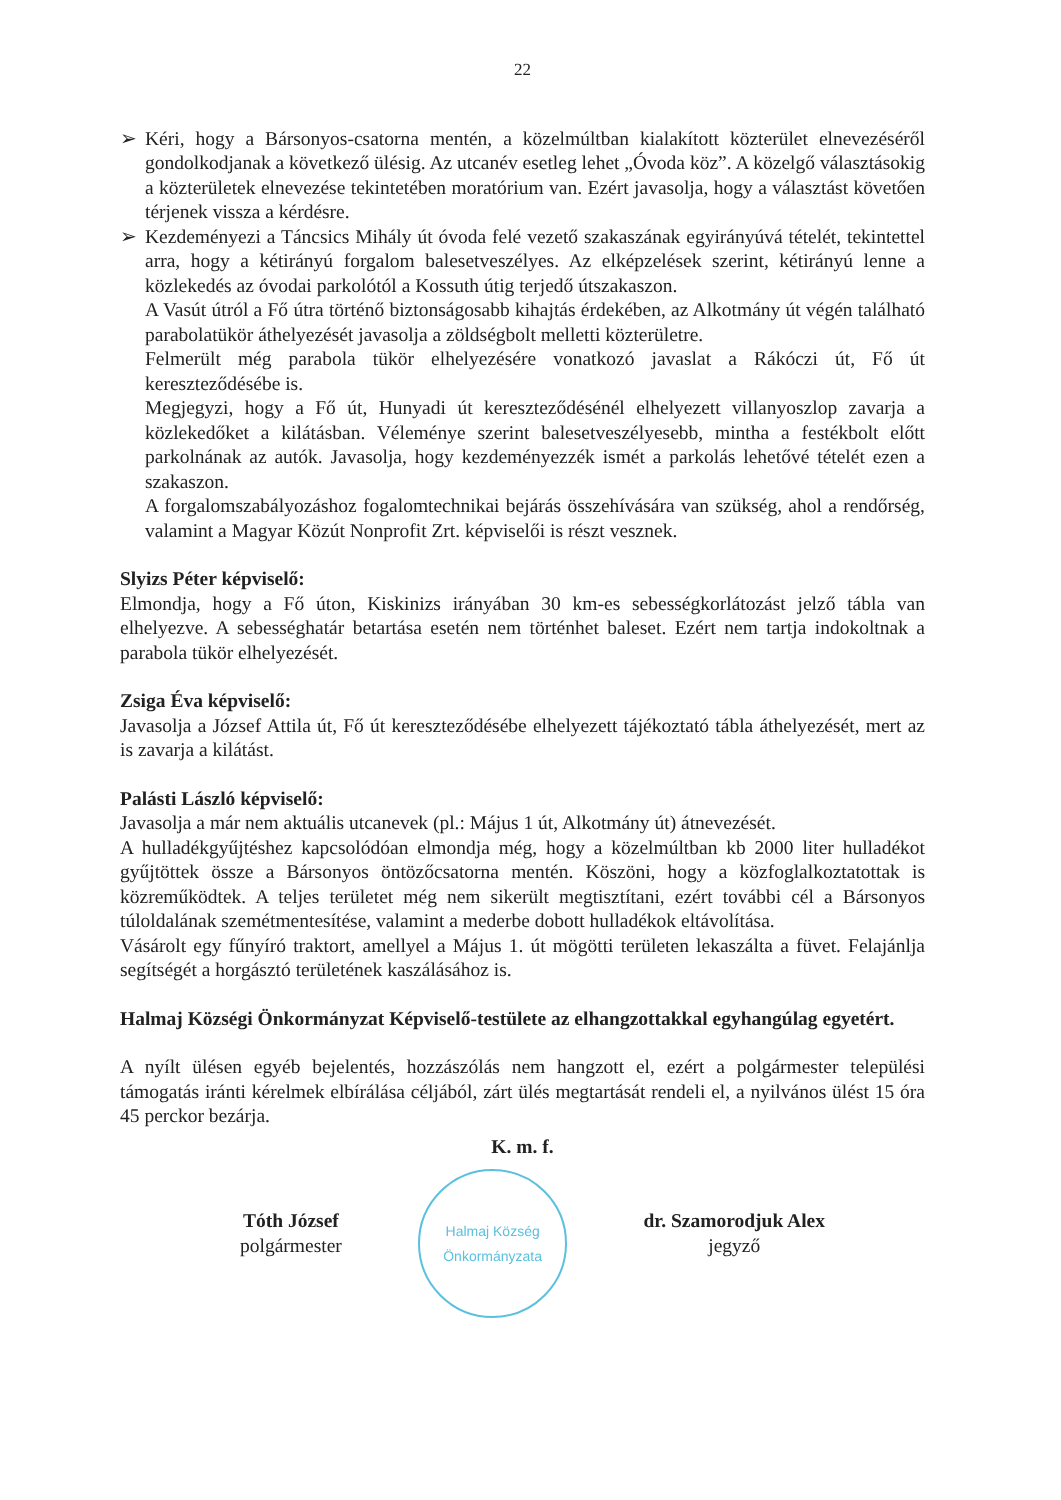22
➢ Kéri, hogy a Bársonyos-csatorna mentén, a közelmúltban kialakított közterület elnevezéséről gondolkodjanak a következő ülésig. Az utcanév esetleg lehet „Óvoda köz”. A közelgő választásokig a közterületek elnevezése tekintetében moratórium van. Ezért javasolja, hogy a választást követően térjenek vissza a kérdésre.
➢ Kezdeményezi a Táncsics Mihály út óvoda felé vezető szakaszának egyirányúvá tételét, tekintettel arra, hogy a kétirányú forgalom balesetveszélyes. Az elképzelések szerint, kétirányú lenne a közlekedés az óvodai parkolótól a Kossuth útig terjedő útszakaszon.
A Vasút útról a Fő útra történő biztonságosabb kihajtás érdekében, az Alkotmány út végén található parabolatükör áthelyezését javasolja a zöldségbolt melletti közterületre.
Felmerült még parabola tükör elhelyezésére vonatkozó javaslat a Rákóczi út, Fő út kereszteződésébe is.
Megjegyzi, hogy a Fő út, Hunyadi út kereszteződésénél elhelyezett villanyoszlop zavarja a közlekedőket a kilátásban. Véleménye szerint balesetveszélyesebb, mintha a festékbolt előtt parkolnának az autók. Javasolja, hogy kezdeményezzék ismét a parkolás lehetővé tételét ezen a szakaszon.
A forgalomszabályozáshoz fogalomtechnikai bejárás összehívására van szükség, ahol a rendőrség, valamint a Magyar Közút Nonprofit Zrt. képviselői is részt vesznek.
Slyizs Péter képviselő:
Elmondja, hogy a Fő úton, Kiskinizs irányában 30 km-es sebességkorlátozást jelző tábla van elhelyezve. A sebességhatár betartása esetén nem történhet baleset. Ezért nem tartja indokoltnak a parabola tükör elhelyezését.
Zsiga Éva képviselő:
Javasolja a József Attila út, Fő út kereszteződésébe elhelyezett tájékoztató tábla áthelyezését, mert az is zavarja a kilátást.
Palásti László képviselő:
Javasolja a már nem aktuális utcanevek (pl.: Május 1 út, Alkotmány út) átnevezését.
A hulladékgyűjtéshez kapcsolódóan elmondja még, hogy a közelmúltban kb 2000 liter hulladékot gyűjtöttek össze a Bársonyos öntözőcsatorna mentén. Köszöni, hogy a közfoglalkoztatottak is közreműködtek. A teljes területet még nem sikerült megtisztítani, ezért további cél a Bársonyos túloldalának szemétmentesítése, valamint a mederbe dobott hulladékok eltávolítása.
Vásárolt egy fűnyíró traktort, amellyel a Május 1. út mögötti területen lekaszálta a füvet. Felajánlja segítségét a horgásztó területének kaszálásához is.
Halmaj Községi Önkormányzat Képviselő-testülete az elhangzottakkal egyhangúlag egyetért.
A nyílt ülésen egyéb bejelentés, hozzászólás nem hangzott el, ezért a polgármester települési támogatás iránti kérelmek elbírálása céljából, zárt ülés megtartását rendeli el, a nyilvános ülést 15 óra 45 perckor bezárja.
K. m. f.
Tóth József
polgármester
Halmaj Község Önkormányzata
dr. Szamorodjuk Alex
jegyző